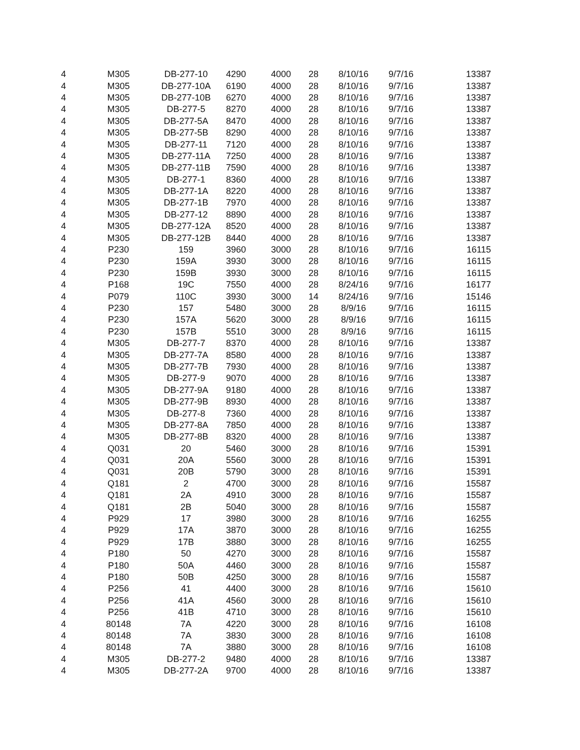| 4 | M305 | DB-277-10 | 4290 | 4000 | 28 | 8/10/16 | 9/7/16 | 13387 |
| 4 | M305 | DB-277-10A | 6190 | 4000 | 28 | 8/10/16 | 9/7/16 | 13387 |
| 4 | M305 | DB-277-10B | 6270 | 4000 | 28 | 8/10/16 | 9/7/16 | 13387 |
| 4 | M305 | DB-277-5 | 8270 | 4000 | 28 | 8/10/16 | 9/7/16 | 13387 |
| 4 | M305 | DB-277-5A | 8470 | 4000 | 28 | 8/10/16 | 9/7/16 | 13387 |
| 4 | M305 | DB-277-5B | 8290 | 4000 | 28 | 8/10/16 | 9/7/16 | 13387 |
| 4 | M305 | DB-277-11 | 7120 | 4000 | 28 | 8/10/16 | 9/7/16 | 13387 |
| 4 | M305 | DB-277-11A | 7250 | 4000 | 28 | 8/10/16 | 9/7/16 | 13387 |
| 4 | M305 | DB-277-11B | 7590 | 4000 | 28 | 8/10/16 | 9/7/16 | 13387 |
| 4 | M305 | DB-277-1 | 8360 | 4000 | 28 | 8/10/16 | 9/7/16 | 13387 |
| 4 | M305 | DB-277-1A | 8220 | 4000 | 28 | 8/10/16 | 9/7/16 | 13387 |
| 4 | M305 | DB-277-1B | 7970 | 4000 | 28 | 8/10/16 | 9/7/16 | 13387 |
| 4 | M305 | DB-277-12 | 8890 | 4000 | 28 | 8/10/16 | 9/7/16 | 13387 |
| 4 | M305 | DB-277-12A | 8520 | 4000 | 28 | 8/10/16 | 9/7/16 | 13387 |
| 4 | M305 | DB-277-12B | 8440 | 4000 | 28 | 8/10/16 | 9/7/16 | 13387 |
| 4 | P230 | 159 | 3960 | 3000 | 28 | 8/10/16 | 9/7/16 | 16115 |
| 4 | P230 | 159A | 3930 | 3000 | 28 | 8/10/16 | 9/7/16 | 16115 |
| 4 | P230 | 159B | 3930 | 3000 | 28 | 8/10/16 | 9/7/16 | 16115 |
| 4 | P168 | 19C | 7550 | 4000 | 28 | 8/24/16 | 9/7/16 | 16177 |
| 4 | P079 | 110C | 3930 | 3000 | 14 | 8/24/16 | 9/7/16 | 15146 |
| 4 | P230 | 157 | 5480 | 3000 | 28 | 8/9/16 | 9/7/16 | 16115 |
| 4 | P230 | 157A | 5620 | 3000 | 28 | 8/9/16 | 9/7/16 | 16115 |
| 4 | P230 | 157B | 5510 | 3000 | 28 | 8/9/16 | 9/7/16 | 16115 |
| 4 | M305 | DB-277-7 | 8370 | 4000 | 28 | 8/10/16 | 9/7/16 | 13387 |
| 4 | M305 | DB-277-7A | 8580 | 4000 | 28 | 8/10/16 | 9/7/16 | 13387 |
| 4 | M305 | DB-277-7B | 7930 | 4000 | 28 | 8/10/16 | 9/7/16 | 13387 |
| 4 | M305 | DB-277-9 | 9070 | 4000 | 28 | 8/10/16 | 9/7/16 | 13387 |
| 4 | M305 | DB-277-9A | 9180 | 4000 | 28 | 8/10/16 | 9/7/16 | 13387 |
| 4 | M305 | DB-277-9B | 8930 | 4000 | 28 | 8/10/16 | 9/7/16 | 13387 |
| 4 | M305 | DB-277-8 | 7360 | 4000 | 28 | 8/10/16 | 9/7/16 | 13387 |
| 4 | M305 | DB-277-8A | 7850 | 4000 | 28 | 8/10/16 | 9/7/16 | 13387 |
| 4 | M305 | DB-277-8B | 8320 | 4000 | 28 | 8/10/16 | 9/7/16 | 13387 |
| 4 | Q031 | 20 | 5460 | 3000 | 28 | 8/10/16 | 9/7/16 | 15391 |
| 4 | Q031 | 20A | 5560 | 3000 | 28 | 8/10/16 | 9/7/16 | 15391 |
| 4 | Q031 | 20B | 5790 | 3000 | 28 | 8/10/16 | 9/7/16 | 15391 |
| 4 | Q181 | 2 | 4700 | 3000 | 28 | 8/10/16 | 9/7/16 | 15587 |
| 4 | Q181 | 2A | 4910 | 3000 | 28 | 8/10/16 | 9/7/16 | 15587 |
| 4 | Q181 | 2B | 5040 | 3000 | 28 | 8/10/16 | 9/7/16 | 15587 |
| 4 | P929 | 17 | 3980 | 3000 | 28 | 8/10/16 | 9/7/16 | 16255 |
| 4 | P929 | 17A | 3870 | 3000 | 28 | 8/10/16 | 9/7/16 | 16255 |
| 4 | P929 | 17B | 3880 | 3000 | 28 | 8/10/16 | 9/7/16 | 16255 |
| 4 | P180 | 50 | 4270 | 3000 | 28 | 8/10/16 | 9/7/16 | 15587 |
| 4 | P180 | 50A | 4460 | 3000 | 28 | 8/10/16 | 9/7/16 | 15587 |
| 4 | P180 | 50B | 4250 | 3000 | 28 | 8/10/16 | 9/7/16 | 15587 |
| 4 | P256 | 41 | 4400 | 3000 | 28 | 8/10/16 | 9/7/16 | 15610 |
| 4 | P256 | 41A | 4560 | 3000 | 28 | 8/10/16 | 9/7/16 | 15610 |
| 4 | P256 | 41B | 4710 | 3000 | 28 | 8/10/16 | 9/7/16 | 15610 |
| 4 | 80148 | 7A | 4220 | 3000 | 28 | 8/10/16 | 9/7/16 | 16108 |
| 4 | 80148 | 7A | 3830 | 3000 | 28 | 8/10/16 | 9/7/16 | 16108 |
| 4 | 80148 | 7A | 3880 | 3000 | 28 | 8/10/16 | 9/7/16 | 16108 |
| 4 | M305 | DB-277-2 | 9480 | 4000 | 28 | 8/10/16 | 9/7/16 | 13387 |
| 4 | M305 | DB-277-2A | 9700 | 4000 | 28 | 8/10/16 | 9/7/16 | 13387 |